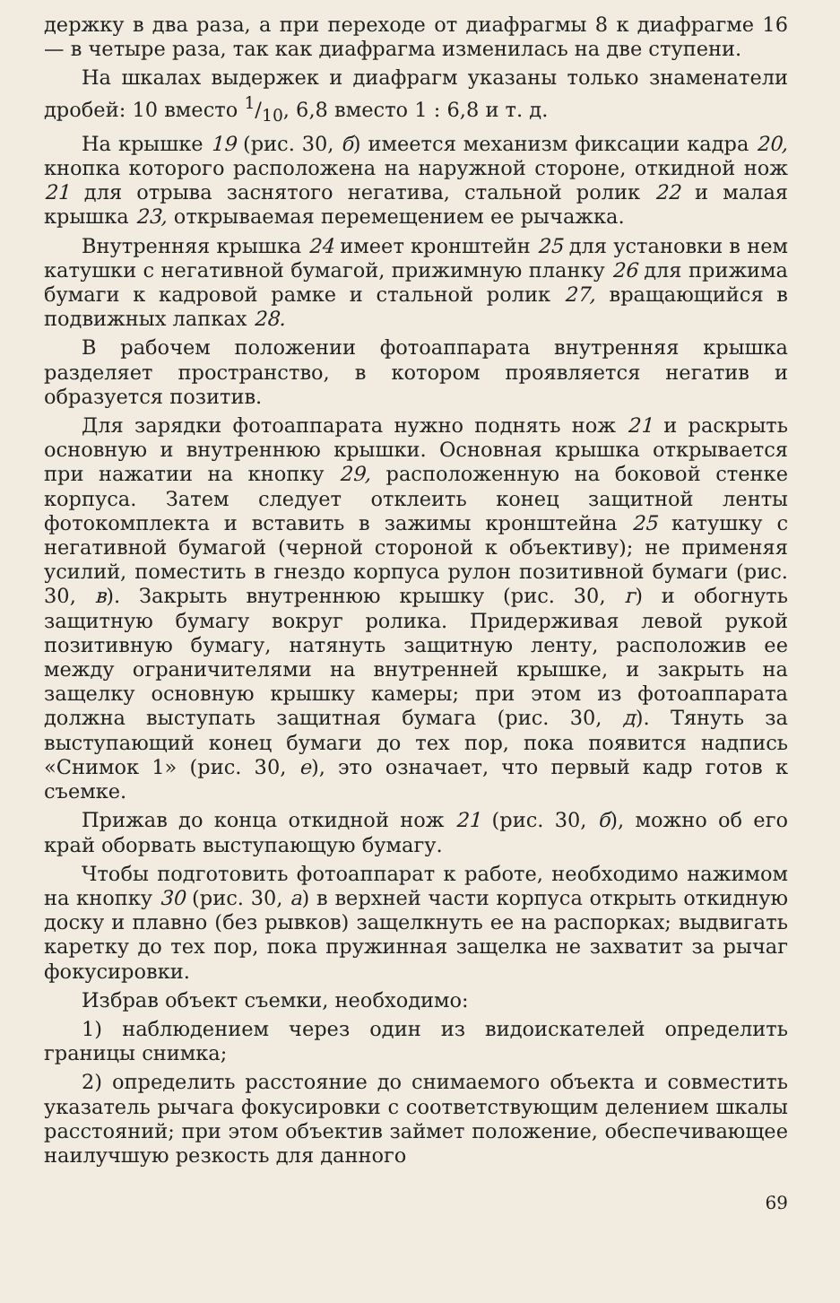держку в два раза, а при переходе от диафрагмы 8 к диафрагме 16 — в четыре раза, так как диафрагма изменилась на две ступени.
На шкалах выдержек и диафрагм указаны только знаменатели дробей: 10 вместо 1/10, 6,8 вместо 1 : 6,8 и т. д.
На крышке 19 (рис. 30, б) имеется механизм фиксации кадра 20, кнопка которого расположена на наружной стороне, откидной нож 21 для отрыва заснятого негатива, стальной ролик 22 и малая крышка 23, открываемая перемещением ее рычажка.
Внутренняя крышка 24 имеет кронштейн 25 для установки в нем катушки с негативной бумагой, прижимную планку 26 для прижима бумаги к кадровой рамке и стальной ролик 27, вращающийся в подвижных лапках 28.
В рабочем положении фотоаппарата внутренняя крышка разделяет пространство, в котором проявляется негатив и образуется позитив.
Для зарядки фотоаппарата нужно поднять нож 21 и раскрыть основную и внутреннюю крышки. Основная крышка открывается при нажатии на кнопку 29, расположенную на боковой стенке корпуса. Затем следует отклеить конец защитной ленты фотокомплекта и вставить в зажимы кронштейна 25 катушку с негативной бумагой (черной стороной к объективу); не применяя усилий, поместить в гнездо корпуса рулон позитивной бумаги (рис. 30, в). Закрыть внутреннюю крышку (рис. 30, г) и обогнуть защитную бумагу вокруг ролика. Придерживая левой рукой позитивную бумагу, натянуть защитную ленту, расположив ее между ограничителями на внутренней крышке, и закрыть на защелку основную крышку камеры; при этом из фотоаппарата должна выступать защитная бумага (рис. 30, д). Тянуть за выступающий конец бумаги до тех пор, пока появится надпись «Снимок 1» (рис. 30, е), это означает, что первый кадр готов к съемке.
Прижав до конца откидной нож 21 (рис. 30, б), можно об его край оборвать выступающую бумагу.
Чтобы подготовить фотоаппарат к работе, необходимо нажимом на кнопку 30 (рис. 30, а) в верхней части корпуса открыть откидную доску и плавно (без рывков) защелкнуть ее на распорках; выдвигать каретку до тех пор, пока пружинная защелка не захватит за рычаг фокусировки.
Избрав объект съемки, необходимо:
1) наблюдением через один из видоискателей определить границы снимка;
2) определить расстояние до снимаемого объекта и совместить указатель рычага фокусировки с соответствующим делением шкалы расстояний; при этом объектив займет положение, обеспечивающее наилучшую резкость для данного
69